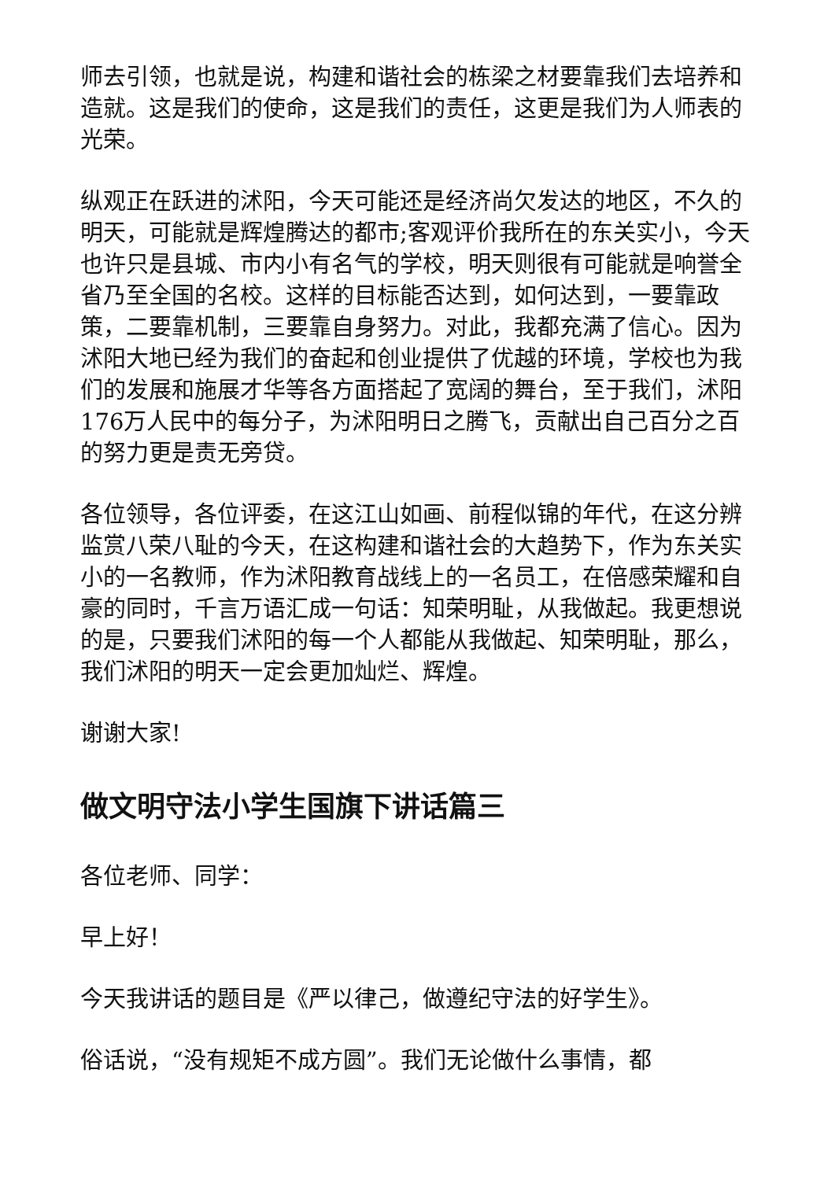师去引领，也就是说，构建和谐社会的栋梁之材要靠我们去培养和造就。这是我们的使命，这是我们的责任，这更是我们为人师表的光荣。
纵观正在跃进的沭阳，今天可能还是经济尚欠发达的地区，不久的明天，可能就是辉煌腾达的都市;客观评价我所在的东关实小，今天也许只是县城、市内小有名气的学校，明天则很有可能就是响誉全省乃至全国的名校。这样的目标能否达到，如何达到，一要靠政策，二要靠机制，三要靠自身努力。对此，我都充满了信心。因为沭阳大地已经为我们的奋起和创业提供了优越的环境，学校也为我们的发展和施展才华等各方面搭起了宽阔的舞台，至于我们，沭阳176万人民中的每分子，为沭阳明日之腾飞，贡献出自己百分之百的努力更是责无旁贷。
各位领导，各位评委，在这江山如画、前程似锦的年代，在这分辨监赏八荣八耻的今天，在这构建和谐社会的大趋势下，作为东关实小的一名教师，作为沭阳教育战线上的一名员工，在倍感荣耀和自豪的同时，千言万语汇成一句话：知荣明耻，从我做起。我更想说的是，只要我们沭阳的每一个人都能从我做起、知荣明耻，那么，我们沭阳的明天一定会更加灿烂、辉煌。
谢谢大家!
做文明守法小学生国旗下讲话篇三
各位老师、同学：
早上好！
今天我讲话的题目是《严以律己，做遵纪守法的好学生》。
俗话说，“没有规矩不成方圆”。我们无论做什么事情，都